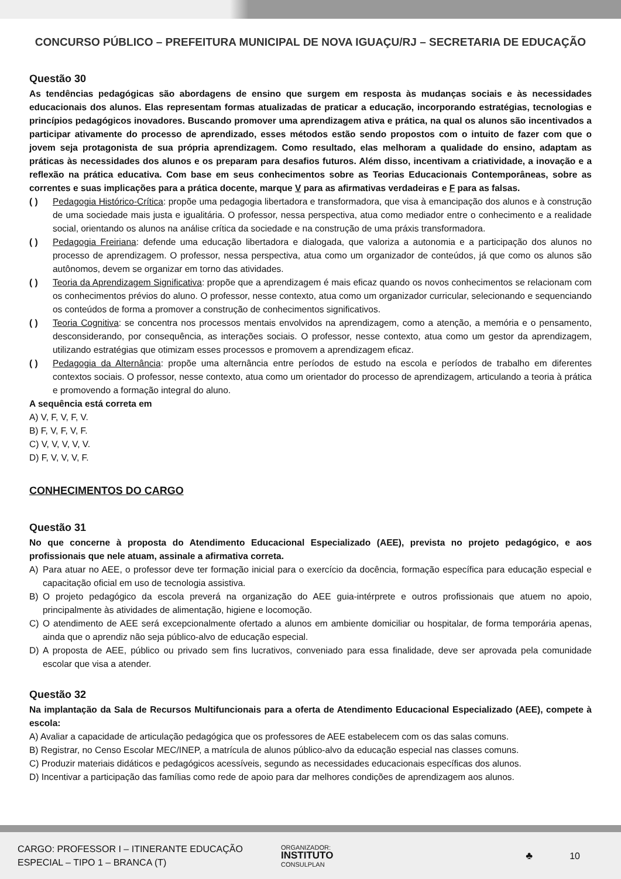CONCURSO PÚBLICO – PREFEITURA MUNICIPAL DE NOVA IGUAÇU/RJ – SECRETARIA DE EDUCAÇÃO
Questão 30
As tendências pedagógicas são abordagens de ensino que surgem em resposta às mudanças sociais e às necessidades educacionais dos alunos. Elas representam formas atualizadas de praticar a educação, incorporando estratégias, tecnologias e princípios pedagógicos inovadores. Buscando promover uma aprendizagem ativa e prática, na qual os alunos são incentivados a participar ativamente do processo de aprendizado, esses métodos estão sendo propostos com o intuito de fazer com que o jovem seja protagonista de sua própria aprendizagem. Como resultado, elas melhoram a qualidade do ensino, adaptam as práticas às necessidades dos alunos e os preparam para desafios futuros. Além disso, incentivam a criatividade, a inovação e a reflexão na prática educativa. Com base em seus conhecimentos sobre as Teorias Educacionais Contemporâneas, sobre as correntes e suas implicações para a prática docente, marque V para as afirmativas verdadeiras e F para as falsas.
( ) Pedagogia Histórico-Crítica: propõe uma pedagogia libertadora e transformadora, que visa à emancipação dos alunos e à construção de uma sociedade mais justa e igualitária. O professor, nessa perspectiva, atua como mediador entre o conhecimento e a realidade social, orientando os alunos na análise crítica da sociedade e na construção de uma práxis transformadora.
( ) Pedagogia Freiriana: defende uma educação libertadora e dialogada, que valoriza a autonomia e a participação dos alunos no processo de aprendizagem. O professor, nessa perspectiva, atua como um organizador de conteúdos, já que como os alunos são autônomos, devem se organizar em torno das atividades.
( ) Teoria da Aprendizagem Significativa: propõe que a aprendizagem é mais eficaz quando os novos conhecimentos se relacionam com os conhecimentos prévios do aluno. O professor, nesse contexto, atua como um organizador curricular, selecionando e sequenciando os conteúdos de forma a promover a construção de conhecimentos significativos.
( ) Teoria Cognitiva: se concentra nos processos mentais envolvidos na aprendizagem, como a atenção, a memória e o pensamento, desconsiderando, por consequência, as interações sociais. O professor, nesse contexto, atua como um gestor da aprendizagem, utilizando estratégias que otimizam esses processos e promovem a aprendizagem eficaz.
( ) Pedagogia da Alternância: propõe uma alternância entre períodos de estudo na escola e períodos de trabalho em diferentes contextos sociais. O professor, nesse contexto, atua como um orientador do processo de aprendizagem, articulando a teoria à prática e promovendo a formação integral do aluno.
A sequência está correta em
A) V, F, V, F, V.
B) F, V, F, V, F.
C) V, V, V, V, V.
D) F, V, V, V, F.
CONHECIMENTOS DO CARGO
Questão 31
No que concerne à proposta do Atendimento Educacional Especializado (AEE), prevista no projeto pedagógico, e aos profissionais que nele atuam, assinale a afirmativa correta.
A) Para atuar no AEE, o professor deve ter formação inicial para o exercício da docência, formação específica para educação especial e capacitação oficial em uso de tecnologia assistiva.
B) O projeto pedagógico da escola preverá na organização do AEE guia-intérprete e outros profissionais que atuem no apoio, principalmente às atividades de alimentação, higiene e locomoção.
C) O atendimento de AEE será excepcionalmente ofertado a alunos em ambiente domiciliar ou hospitalar, de forma temporária apenas, ainda que o aprendiz não seja público-alvo de educação especial.
D) A proposta de AEE, público ou privado sem fins lucrativos, conveniado para essa finalidade, deve ser aprovada pela comunidade escolar que visa a atender.
Questão 32
Na implantação da Sala de Recursos Multifuncionais para a oferta de Atendimento Educacional Especializado (AEE), compete à escola:
A) Avaliar a capacidade de articulação pedagógica que os professores de AEE estabelecem com os das salas comuns.
B) Registrar, no Censo Escolar MEC/INEP, a matrícula de alunos público-alvo da educação especial nas classes comuns.
C) Produzir materiais didáticos e pedagógicos acessíveis, segundo as necessidades educacionais específicas dos alunos.
D) Incentivar a participação das famílias como rede de apoio para dar melhores condições de aprendizagem aos alunos.
CARGO: PROFESSOR I – ITINERANTE EDUCAÇÃO
ESPECIAL – TIPO 1 – BRANCA (T)
ORGANIZADOR:
INSTITUTO
CONSULPLAN
♣ 10